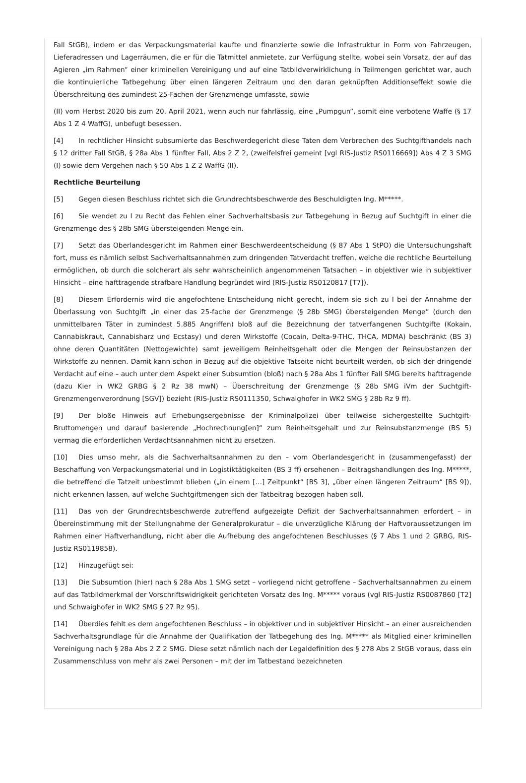Fall StGB), indem er das Verpackungsmaterial kaufte und finanzierte sowie die Infrastruktur in Form von Fahrzeugen, Lieferadressen und Lagerräumen, die er für die Tatmittel anmietete, zur Verfügung stellte, wobei sein Vorsatz, der auf das Agieren „im Rahmen“ einer kriminellen Vereinigung und auf eine Tatbildverwirklichung in Teilmengen gerichtet war, auch die kontinuierliche Tatbegehung über einen längeren Zeitraum und den daran geknüpften Additionseffekt sowie die Überschreitung des zumindest 25-Fachen der Grenzmenge umfasste, sowie
(II) vom Herbst 2020 bis zum 20. April 2021, wenn auch nur fahrlässig, eine „Pumpgun“, somit eine verbotene Waffe (§ 17 Abs 1 Z 4 WaffG), unbefugt besessen.
[4] In rechtlicher Hinsicht subsumierte das Beschwerdegericht diese Taten dem Verbrechen des Suchtgifthandels nach § 12 dritter Fall StGB, § 28a Abs 1 fünfter Fall, Abs 2 Z 2, (zweifelsfrei gemeint [vgl RIS-Justiz RS0116669]) Abs 4 Z 3 SMG (I) sowie dem Vergehen nach § 50 Abs 1 Z 2 WaffG (II).
Rechtliche Beurteilung
[5] Gegen diesen Beschluss richtet sich die Grundrechtsbeschwerde des Beschuldigten Ing. M*****.
[6] Sie wendet zu I zu Recht das Fehlen einer Sachverhaltsbasis zur Tatbegehung in Bezug auf Suchtgift in einer die Grenzmenge des § 28b SMG übersteigenden Menge ein.
[7] Setzt das Oberlandesgericht im Rahmen einer Beschwerdeentscheidung (§ 87 Abs 1 StPO) die Untersuchungshaft fort, muss es nämlich selbst Sachverhaltsannahmen zum dringenden Tatverdacht treffen, welche die rechtliche Beurteilung ermöglichen, ob durch die solcherart als sehr wahrscheinlich angenommenen Tatsachen – in objektiver wie in subjektiver Hinsicht – eine hafttragende strafbare Handlung begründet wird (RIS-Justiz RS0120817 [T7]).
[8] Diesem Erfordernis wird die angefochtene Entscheidung nicht gerecht, indem sie sich zu I bei der Annahme der Überlassung von Suchtgift „in einer das 25-fache der Grenzmenge (§ 28b SMG) übersteigenden Menge“ (durch den unmittelbaren Täter in zumindest 5.885 Angriffen) bloß auf die Bezeichnung der tatverfangenen Suchtgifte (Kokain, Cannabiskraut, Cannabisharz und Ecstasy) und deren Wirkstoffe (Cocain, Delta-9-THC, THCA, MDMA) beschränkt (BS 3) ohne deren Quantitäten (Nettogewichte) samt jeweiligem Reinheitsgehalt oder die Mengen der Reinsubstanzen der Wirkstoffe zu nennen. Damit kann schon in Bezug auf die objektive Tatseite nicht beurteilt werden, ob sich der dringende Verdacht auf eine – auch unter dem Aspekt einer Subsumtion (bloß) nach § 28a Abs 1 fünfter Fall SMG bereits hafttragende (dazu Kier in WK2 GRBG § 2 Rz 38 mwN) – Überschreitung der Grenzmenge (§ 28b SMG iVm der Suchtgift-Grenzmengenverordnung [SGV]) bezieht (RIS-Justiz RS0111350, Schwaighofer in WK2 SMG § 28b Rz 9 ff).
[9] Der bloße Hinweis auf Erhebungsergebnisse der Kriminalpolizei über teilweise sichergestellte Suchtgift-Bruttomengen und darauf basierende „Hochrechnung[en]“ zum Reinheitsgehalt und zur Reinsubstanzmenge (BS 5) vermag die erforderlichen Verdachtsannahmen nicht zu ersetzen.
[10] Dies umso mehr, als die Sachverhaltsannahmen zu den – vom Oberlandesgericht in (zusammengefasst) der Beschaffung von Verpackungsmaterial und in Logistiktätigkeiten (BS 3 ff) ersehenen – Beitragshandlungen des Ing. M*****, die betreffend die Tatzeit unbestimmt blieben („in einem […] Zeitpunkt“ [BS 3], „über einen längeren Zeitraum“ [BS 9]), nicht erkennen lassen, auf welche Suchtgiftmengen sich der Tatbeitrag bezogen haben soll.
[11] Das von der Grundrechtsbeschwerde zutreffend aufgezeigte Defizit der Sachverhaltsannahmen erfordert – in Übereinstimmung mit der Stellungnahme der Generalprokuratur – die unverzügliche Klärung der Haftvoraussetzungen im Rahmen einer Haftverhandlung, nicht aber die Aufhebung des angefochtenen Beschlusses (§ 7 Abs 1 und 2 GRBG, RIS-Justiz RS0119858).
[12] Hinzugefügt sei:
[13] Die Subsumtion (hier) nach § 28a Abs 1 SMG setzt – vorliegend nicht getroffene – Sachverhaltsannahmen zu einem auf das Tatbildmerkmal der Vorschriftswidrigkeit gerichteten Vorsatz des Ing. M***** voraus (vgl RIS-Justiz RS0087860 [T2] und Schwaighofer in WK2 SMG § 27 Rz 95).
[14] Überdies fehlt es dem angefochtenen Beschluss – in objektiver und in subjektiver Hinsicht – an einer ausreichenden Sachverhaltsgrundlage für die Annahme der Qualifikation der Tatbegehung des Ing. M***** als Mitglied einer kriminellen Vereinigung nach § 28a Abs 2 Z 2 SMG. Diese setzt nämlich nach der Legaldefinition des § 278 Abs 2 StGB voraus, dass ein Zusammenschluss von mehr als zwei Personen – mit der im Tatbestand bezeichneten